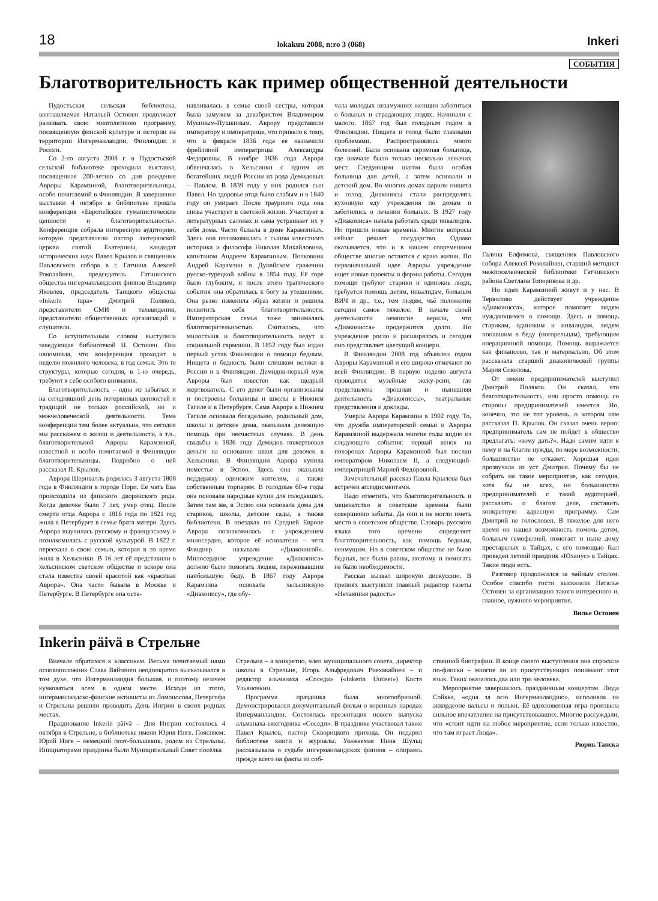18 lokakuu 2008, n:ro 3 (068) Inkeri
СОБЫТИЯ
Благотворительность как пример общественной деятельности
Пудостьская сельская библиотека, возглавляемая Натальей Остонен продолжает развивать свою многолетнюю программу, посвященную финской культуре и истории на территории Ингерманландии, Финляндии и России.
Со 2-го августа 2008 г. в Пудостьской сельской библиотеке проходила выставка, посвященная 200-летию со дня рождения Авроры Карамзиной, благотворительницы, особо почитаемой в Финляндии. В завершение выставки 4 октября в библиотеке прошла конференция «Европейские гуманистические ценности и благотворительность». Конференция собрала интересную аудиторию, которую представляли пастор лютеранской церкви святой Екатерины, кандидат исторических наук Павел Крылов и священник Павловского собора в г. Гатчина Алексей Роколайнен, председатель Гатчинского общества ингерманландских финнов Владимир Яковлев, председатель Таицкого общества «Inkerin tupa» Дмитрий Поляков, представители СМИ и телевидения, представители общественных организаций и слушатели.
Со вступительным словом выступила заведующая библиотекой Н. Остонен. Она напомнила, что конференция проходит в неделю пожилого человека, в год семьи. Это те структуры, которые сегодня, в 1-ю очередь, требуют к себе особого внимания.
Благотворительность – одна из забытых и на сегодняшний день потерянных ценностей и традиций не только российской, но и межчеловеческой деятельности. Тема конференции тем более актуальна, что сегодня мы расскажем о жизни и деятельности, в т.ч., благотворительной Авроры Карамзиной, известной и особо почитаемой в Финляндии благотворительницы. Подробно о ней рассказал П. Крылов.
Аврора Шернвалль родилась 3 августа 1808 года в Финляндии в городе Пори. Её мать Ева происходила из финского дворянского рода. Когда девочке было 7 лет, умер отец. После смерти отца Аврора с 1816 года по 1821 год жила в Петербурге в семье брата матери. Здесь Аврора выучилась русскому и французскому и познакомилась с русской культурой. В 1822 г. переехала в свою семью, которая в то время жила в Хельсинки. В 16 лет её представили в хельсинском светском обществе и вскоре она стала известна своей красотой как «красивая Аврора». Она часто бывала в Москве и Петербурге. В Петербурге она оста-
навливалась в семье своей сестры, которая была замужем за декабристом Владимиром Мусиным-Пушкиным. Аврору представили императору и императрице, что привело к тому, что в феврале 1836 года её назначили фрейлиной императрицы Александры Федоровны. В ноябре 1836 года Аврора обвенчалась в Хельсинки с одним из богатейших людей России из рода Демидовых – Павлом. В 1839 году у них родился сын Павел. Но здоровье отца было слабым и в 1840 году он умирает. После траурного года она снова участвует в светской жизни. Участвует в литературных салонах и сама устраивает их у себя дома. Часто бывала в доме Карамзиных. Здесь она познакомилась с сыном известного историка и философа Николая Михайловича, капитаном Андреем Карамзиным. Полковник Андрей Карамзин в Дунайском сражении русско-турецкой войны в 1854 году. Её горе было глубоким, и после этого трагического события она обратилась к богу за утешением. Она резко изменила образ жизни и решила посвятить себя благотворительности. Императорская семья тоже занималась благотворительностью. Считалось, что милостыня и благотворительность ведут к социальной гармонии. В 1852 году был издан первый устав Финляндии о помощи бедным. Нищета и бедность были слишком велики в России и в Финляндии. Демидов-первый муж Авроры был известен как щедрый жертвователь. С его денег были организованы и построены больницы и школы в Нижнем Тагиле и в Петербурге. Сама Аврора в Нижнем Тагиле основала богадельню, родильный дом, школы и детские дома, оказывала денежную помощь при несчастных случаях. В день свадьбы в 1836 году Демидов пожертвовал деньги на основание школ для девочек в Хельсинки. В Финляндии Аврора купила поместье в Эспоо. Здесь она оказывла поддержку одиноким жителям, а также собственным торпарям. В голодные 60-е годы она основала народные кухни для голодавших. Затем там же, в Эспоо она основала дома для стариков, школы, детские сады, а также библиотеки. В поездках по Средней Европе Аврора познакомилась с учреждением милосердия, которое её основатели – чета Флиднер называли «Диаконисой». Милосердное учреждение «Диакониса» должно было помогать людям, переживавшим наибольшую беду. В 1867 году Аврора Карамзина основала хельсинскую «Диаконису», где обу-
чала молодых незамужних женщин заботиться о больных и страдающих людях. Начинали с малого. 1867 год был голодным годом в Финляндии. Нищета и голод были главными проблемами. Распространялось много болезней. Была основана скромная больница, где вначале было только несколько лежачих мест. Следующим шагом была особая больница для детей, а затем основали и детский дом. Во многих домах царили нищета и голод. Диаконисы стали распределять кухонную еду учреждения по домам и заботились о лечении больных. В 1927 году «Диакониса» начала работать среди инвалидов. Но пришли новые времена. Многие вопросы сейчас решает государство. Однако оказывается, что и в нашем современном обществе многие остаются с краю жизни. По первоначальной идее Авроры учреждение ищет новые проекты и формы работы. Сегодня помощи требуют старики и одинокие люди, требуется помощь детям, инвалидам, больным ВИЧ и др., т.е., тем людям, чьё положение сегодня самое тяжелое. В начале своей деятельности немногие верили, что «Диаконисса» продержится долго. Но учреждение росло и расширялось и сегодня оно представляет цветущий концерн.
В Финляндии 2008 год объявлен годом Авроры Карамзиной и его широко отмечают по всей Финляндии. В первую неделю августа проводятся музейные экску-рсии, где представлена прошлая и нынешняя деятельность «Диакониссы», театральные представления и доклады.
Умерла Аврора Карамзина в 1902 году. То, что дружба императорской семьи и Авроры Карамзиной выдержала многие годы видно из следующего события: первый венок на похоронах Авроры Карамзиной был послан императором Николаем II, а следующий- императрицей Марией Федоровной.
Замечательный рассказ Павла Крылова был встречен аплодисментами.
Надо отметить, что благотворительность и меценатство в советские времена были совершенно забыты. Да они и не могли иметь место в советском обществе. Словарь русского языка того времени определяет благотворительность, как помощь бедным, неимущим. Но в советском обществе не было бедных, все были равны, поэтому и помогать не было необходимости.
Рассказ вызвал широкую дискуссию. В прениях выступили главный редактор газеты «Нечаянная радость»
Галина Елфимова, священник Павловского собора Алексей Роколайнен, старший методист межпоселенческой библиотеки Гатчинского района Светлана Топорикова и др.
Но идеи Карамзиной живут и у нас. В Терволово действует учреждение «Диаконисса», которое помогает людям нуждающимся в помощи. Здесь и помощь старикам, одиноким и инвалидам, людям попавшим в беду (погорельцам), требующим операционной помощи. Помощь выражается как финансово, так и материально. Об этом рассказала старший диаконической группы Мария Соколова.
От имени предпринимателей выступил Дмитрий Поляков. Он сказал, что благотворительность, или просто помощь со стороны предпринимателей имеется. Но, конечно, это не тот уровень, о котором нам рассказал П. Крылов. Он сказал очень верно: предприниматель сам не пойдет в общество предлагать: «кому дать?». Надо самим идти к нему и на благие нужды, по мере возможности, большинство не откажет. Хорошая идея прозвучала из уст Дмитрия. Почему бы не собрать на такое мероприятие, как сегодня, хотя бы не всех, но большинство предпринимателей с такой аудиторией, рассказать о благом деле, составить конкретную адресную программу. Сам Дмитрий не голословен. В тяжелое для него время он нашел возможность помочь детям, больным гемофелией, помогает и ныне дому престарелых в Тайцах, с его помощью был проведен летний праздник «Юханус» в Тайцах. Такие люди есть.
Разговор продолжился за чайным столом. Особое спасибо гости высказали Наталье Остонен за организацию такого интересного и, главное, нужного мероприятия.
Вилье Остонен
Inkerin päivä в Стрельне
Вначале обратимся к классикам. Весьма почитаемый нами основоположник Слава Вяйзянен неоднократно высказывался в том духе, что Ингерманландия большая, и поэтому незачем кучковаться всем в одном месте. Исходя из этого, ингерманландско-финские активисты из Ломоносова, Петергофа и Стрельны решили проводить День Ингрии в своих родных местах.
Празднование Inkerin päivä – Дня Ингрии состоялось 4 октября в Стрельне, в библиотеке имени Юрия Инге. Поясняем: Юрий Инге – немецкий поэт-большевик, родом из Стрельны. Инициаторами праздника были Муниципальный Совет посёлка
Стрельна – а конкретно, член муниципального совета, директор школы в Стрельне, Игорь Альфредович Риехакайнен – и редактор альманаха «Соседи» («Inkerin Uutiset») Костя Ульяночкин.
Программа праздника была многообразной. Демонстрировался документальный фильм о коренных народах Ингерманландии. Состоялась презентация нового выпуска альманаха-ежегодника «Соседи». В празднике участвовал также Павел Крылов, пастор Скворицкого прихода. Он подарил библиотеке книги и журналы. Уважаемая Нина Шульц рассказывала о судьбе ингерманландских финнов – опираясь прежде всего на факты из соб-
ственной биографии. В конце своего выступления она спросила по-фински – многие ли из присутствующих понимают этот язык. Таких оказалось два или три человека.
Мероприятие завершилось праздничным концертом. Люда Сойкка, «одна за всю Ингерманландию», исполняла на аккордеоне вальсы и польки. Её вдохновенная игра произвела сильное впечатление на присутствовавших. Многие рассуждали, что «стоит идти на любое мероприятие, если только известно, что там играет Люда».
Рюрик Танска